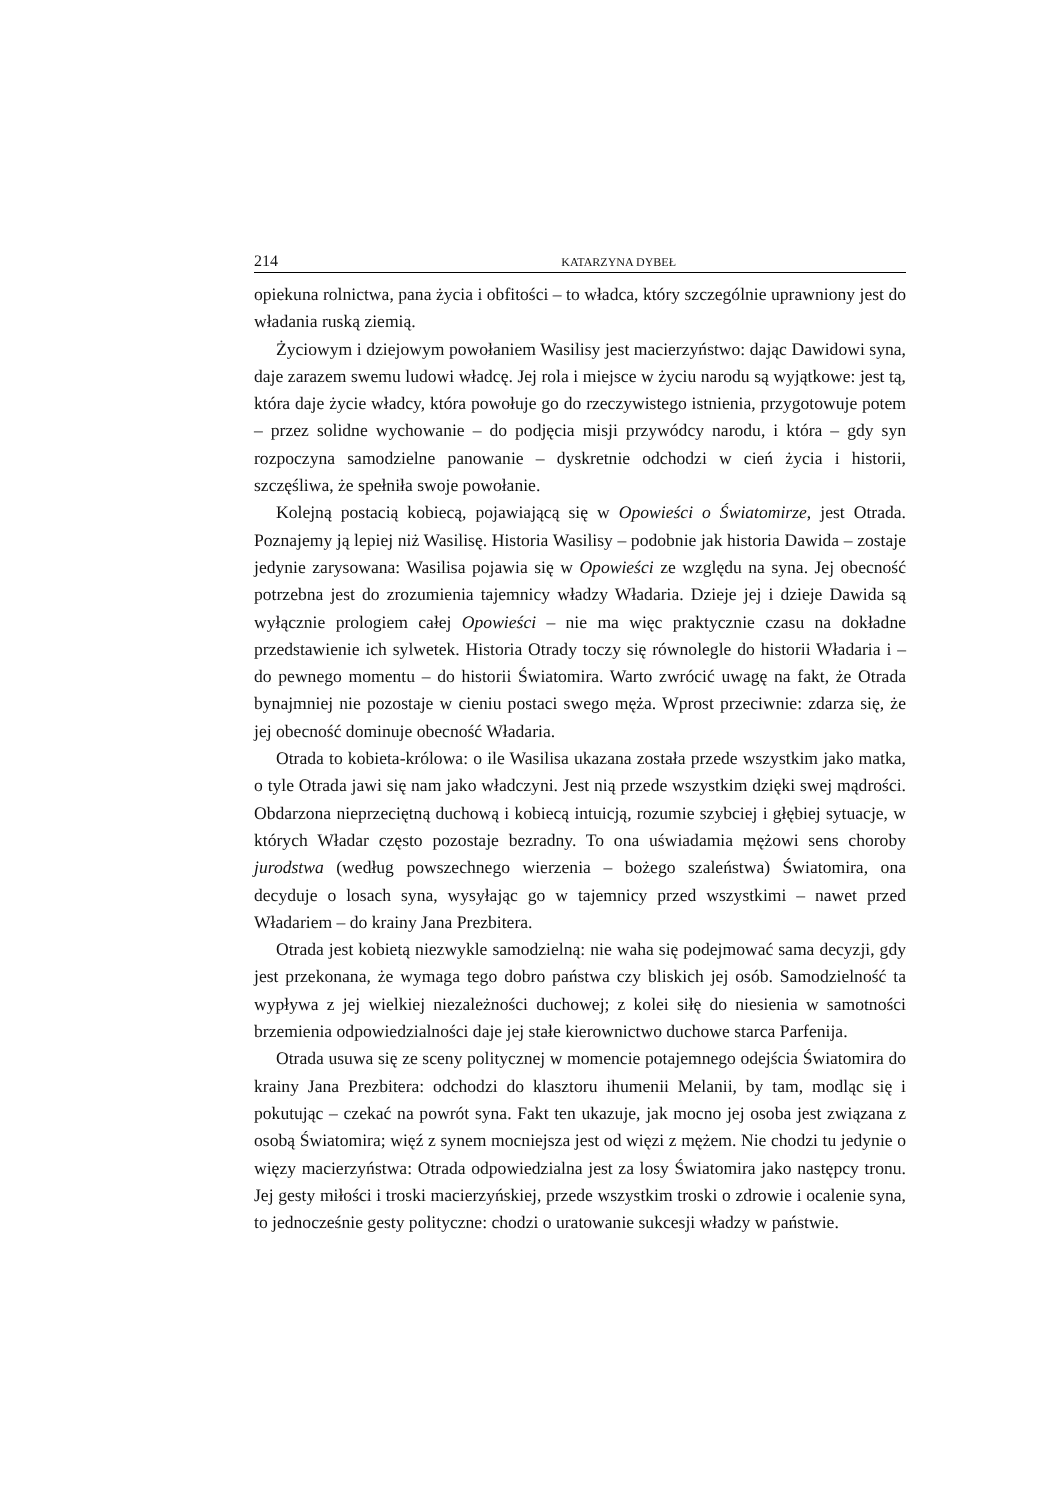214 KATARZYNA DYBEŁ
opiekuna rolnictwa, pana życia i obfitości – to władca, który szczególnie uprawniony jest do władania ruską ziemią.
Życiowym i dziejowym powołaniem Wasilisy jest macierzyństwo: dając Dawidowi syna, daje zarazem swemu ludowi władcę. Jej rola i miejsce w życiu narodu są wyjątkowe: jest tą, która daje życie władcy, która powołuje go do rzeczywistego istnienia, przygotowuje potem – przez solidne wychowanie – do podjęcia misji przywódcy narodu, i która – gdy syn rozpoczyna samodzielne panowanie – dyskretnie odchodzi w cień życia i historii, szczęśliwa, że spełniła swoje powołanie.
Kolejną postacią kobiecą, pojawiającą się w Opowieści o Światomirze, jest Otrada. Poznajemy ją lepiej niż Wasilisę. Historia Wasilisy – podobnie jak historia Dawida – zostaje jedynie zarysowana: Wasilisa pojawia się w Opowieści ze względu na syna. Jej obecność potrzebna jest do zrozumienia tajemnicy władzy Władaria. Dzieje jej i dzieje Dawida są wyłącznie prologiem całej Opowieści – nie ma więc praktycznie czasu na dokładne przedstawienie ich sylwetek. Historia Otrady toczy się równolegle do historii Władaria i – do pewnego momentu – do historii Światomira. Warto zwrócić uwagę na fakt, że Otrada bynajmniej nie pozostaje w cieniu postaci swego męża. Wprost przeciwnie: zdarza się, że jej obecność dominuje obecność Władaria.
Otrada to kobieta-królowa: o ile Wasilisa ukazana została przede wszystkim jako matka, o tyle Otrada jawi się nam jako władczyni. Jest nią przede wszystkim dzięki swej mądrości. Obdarzona nieprzeciętną duchową i kobiecą intuicją, rozumie szybciej i głębiej sytuacje, w których Władar często pozostaje bezradny. To ona uświadamia mężowi sens choroby jurodstwa (według powszechnego wierzenia – bożego szaleństwa) Światomira, ona decyduje o losach syna, wysyłając go w tajemnicy przed wszystkimi – nawet przed Władariem – do krainy Jana Prezbitera.
Otrada jest kobietą niezwykle samodzielną: nie waha się podejmować sama decyzji, gdy jest przekonana, że wymaga tego dobro państwa czy bliskich jej osób. Samodzielność ta wypływa z jej wielkiej niezależności duchowej; z kolei siłę do niesienia w samotności brzemienia odpowiedzialności daje jej stałe kierownictwo duchowe starca Parfenija.
Otrada usuwa się ze sceny politycznej w momencie potajemnego odejścia Światomira do krainy Jana Prezbitera: odchodzi do klasztoru ihumenii Melanii, by tam, modląc się i pokutując – czekać na powrót syna. Fakt ten ukazuje, jak mocno jej osoba jest związana z osobą Światomira; więź z synem mocniejsza jest od więzi z mężem. Nie chodzi tu jedynie o więzy macierzyństwa: Otrada odpowiedzialna jest za losy Światomira jako następcy tronu. Jej gesty miłości i troski macierzyńskiej, przede wszystkim troski o zdrowie i ocalenie syna, to jednocześnie gesty polityczne: chodzi o uratowanie sukcesji władzy w państwie.